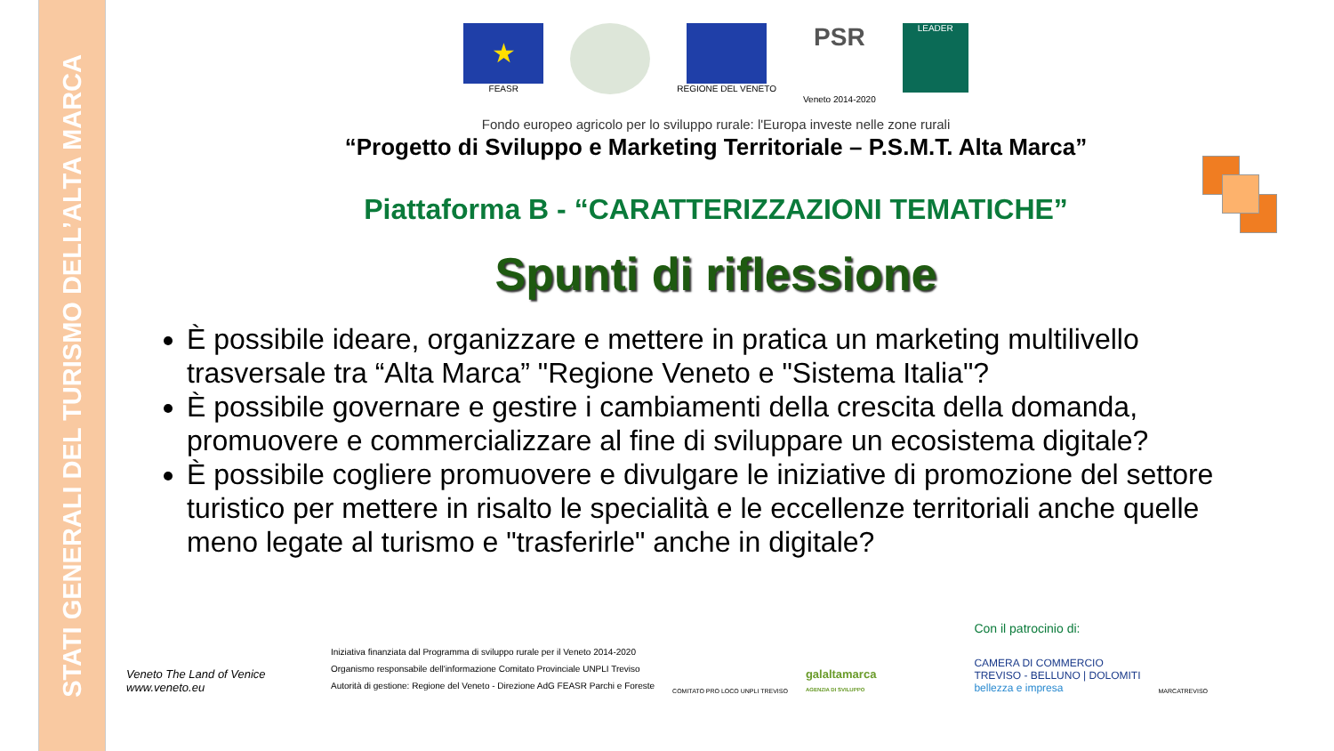STATI GENERALI DEL TURISMO DELL’ALTA MARCA
★
FEASR
REGIONE DEL VENETO
PSR
Veneto 2014-2020
LEADER
Fondo europeo agricolo per lo sviluppo rurale: l'Europa investe nelle zone rurali
“Progetto di Sviluppo e Marketing Territoriale – P.S.M.T. Alta Marca”
Piattaforma B - “CARATTERIZZAZIONI TEMATICHE”
Spunti di riflessione
È possibile ideare, organizzare e mettere in pratica un marketing multilivello trasversale tra “Alta Marca” "Regione Veneto e "Sistema Italia"?
È possibile governare e gestire i cambiamenti della crescita della domanda, promuovere e commercializzare al fine di sviluppare un ecosistema digitale?
È possibile cogliere promuovere e divulgare le iniziative di promozione del settore turistico per mettere in risalto le specialità e le eccellenze territoriali anche quelle meno legate al turismo e "trasferirle" anche in digitale?
Veneto The Land of Venice
www.veneto.eu
Iniziativa finanziata dal Programma di sviluppo rurale per il Veneto 2014-2020
Organismo responsabile dell'informazione Comitato Provinciale UNPLI Treviso
Autorità di gestione: Regione del Veneto - Direzione AdG FEASR Parchi e Foreste
COMITATO PRO LOCO UNPLI TREVISO
galaltamarca
AGENZIA DI SVILUPPO
Con il patrocinio di:
CAMERA DI COMMERCIO
TREVISO - BELLUNO | DOLOMITI
bellezza e impresa
MARCATREVISO